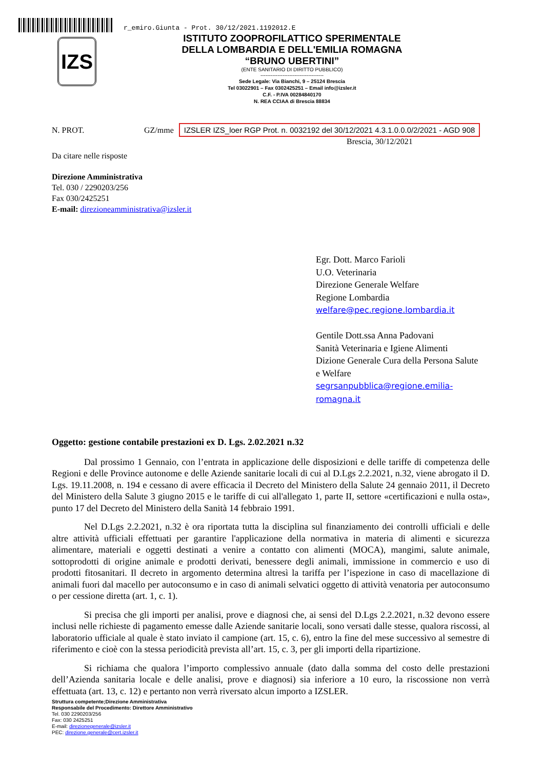r_emiro.Giunta - Prot. 30/12/2021.1192012.E
IZS
ISTITUTO ZOOPROFILATTICO SPERIMENTALE
DELLA LOMBARDIA E DELL'EMILIA ROMAGNA
“BRUNO UBERTINI”
(ENTE SANITARIO DI DIRITTO PUBBLICO)
-------------------------------------
Sede Legale: Via Bianchi, 9 – 25124 Brescia
Tel 03022901 – Fax 0302425251 – Email info@izsler.it
C.F. - P.IVA 00284840170
N. REA CCIAA di Brescia 88834
N. PROT. GZ/mme IZSLER IZS_loer RGP Prot. n. 0032192 del 30/12/2021 4.3.1.0.0.0/2/2021 - AGD 908
Brescia, 30/12/2021
Da citare nelle risposte
Direzione Amministrativa
Tel. 030 / 2290203/256
Fax 030/2425251
E-mail: direzioneamministrativa@izsler.it
Egr. Dott. Marco Farioli
U.O. Veterinaria
Direzione Generale Welfare
Regione Lombardia
welfare@pec.regione.lombardia.it
Gentile Dott.ssa Anna Padovani
Sanità Veterinaria e Igiene Alimenti
Dizione Generale Cura della Persona Salute
e Welfare
segrsanpubblica@regione.emilia-
romagna.it
Oggetto: gestione contabile prestazioni ex D. Lgs. 2.02.2021 n.32
Dal prossimo 1 Gennaio, con l’entrata in applicazione delle disposizioni e delle tariffe di competenza delle Regioni e delle Province autonome e delle Aziende sanitarie locali di cui al D.Lgs 2.2.2021, n.32, viene abrogato il D. Lgs. 19.11.2008, n. 194 e cessano di avere efficacia il Decreto del Ministero della Salute 24 gennaio 2011, il Decreto del Ministero della Salute 3 giugno 2015 e le tariffe di cui all'allegato 1, parte II, settore «certificazioni e nulla osta», punto 17 del Decreto del Ministero della Sanità 14 febbraio 1991.
Nel D.Lgs 2.2.2021, n.32 è ora riportata tutta la disciplina sul finanziamento dei controlli ufficiali e delle altre attività ufficiali effettuati per garantire l'applicazione della normativa in materia di alimenti e sicurezza alimentare, materiali e oggetti destinati a venire a contatto con alimenti (MOCA), mangimi, salute animale, sottoprodotti di origine animale e prodotti derivati, benessere degli animali, immissione in commercio e uso di prodotti fitosanitari. Il decreto in argomento determina altresì la tariffa per l’ispezione in caso di macellazione di animali fuori dal macello per autoconsumo e in caso di animali selvatici oggetto di attività venatoria per autoconsumo o per cessione diretta (art. 1, c. 1).
Si precisa che gli importi per analisi, prove e diagnosi che, ai sensi del D.Lgs 2.2.2021, n.32 devono essere inclusi nelle richieste di pagamento emesse dalle Aziende sanitarie locali, sono versati dalle stesse, qualora riscossi, al laboratorio ufficiale al quale è stato inviato il campione (art. 15, c. 6), entro la fine del mese successivo al semestre di riferimento e cioè con la stessa periodicità prevista all’art. 15, c. 3, per gli importi della ripartizione.
Si richiama che qualora l’importo complessivo annuale (dato dalla somma del costo delle prestazioni dell’Azienda sanitaria locale e delle analisi, prove e diagnosi) sia inferiore a 10 euro, la riscossione non verrà effettuata (art. 13, c. 12) e pertanto non verrà riversato alcun importo a IZSLER.
Struttura competente;Direzione Amministrativa
Responsabile del Procedimento: Direttore Amministrativo
Tel. 030 2290203/256
Fax: 030 2425251
E-mail: direzionegenerale@izsler.it
PEC: direzione.generale@cert.izsler.it